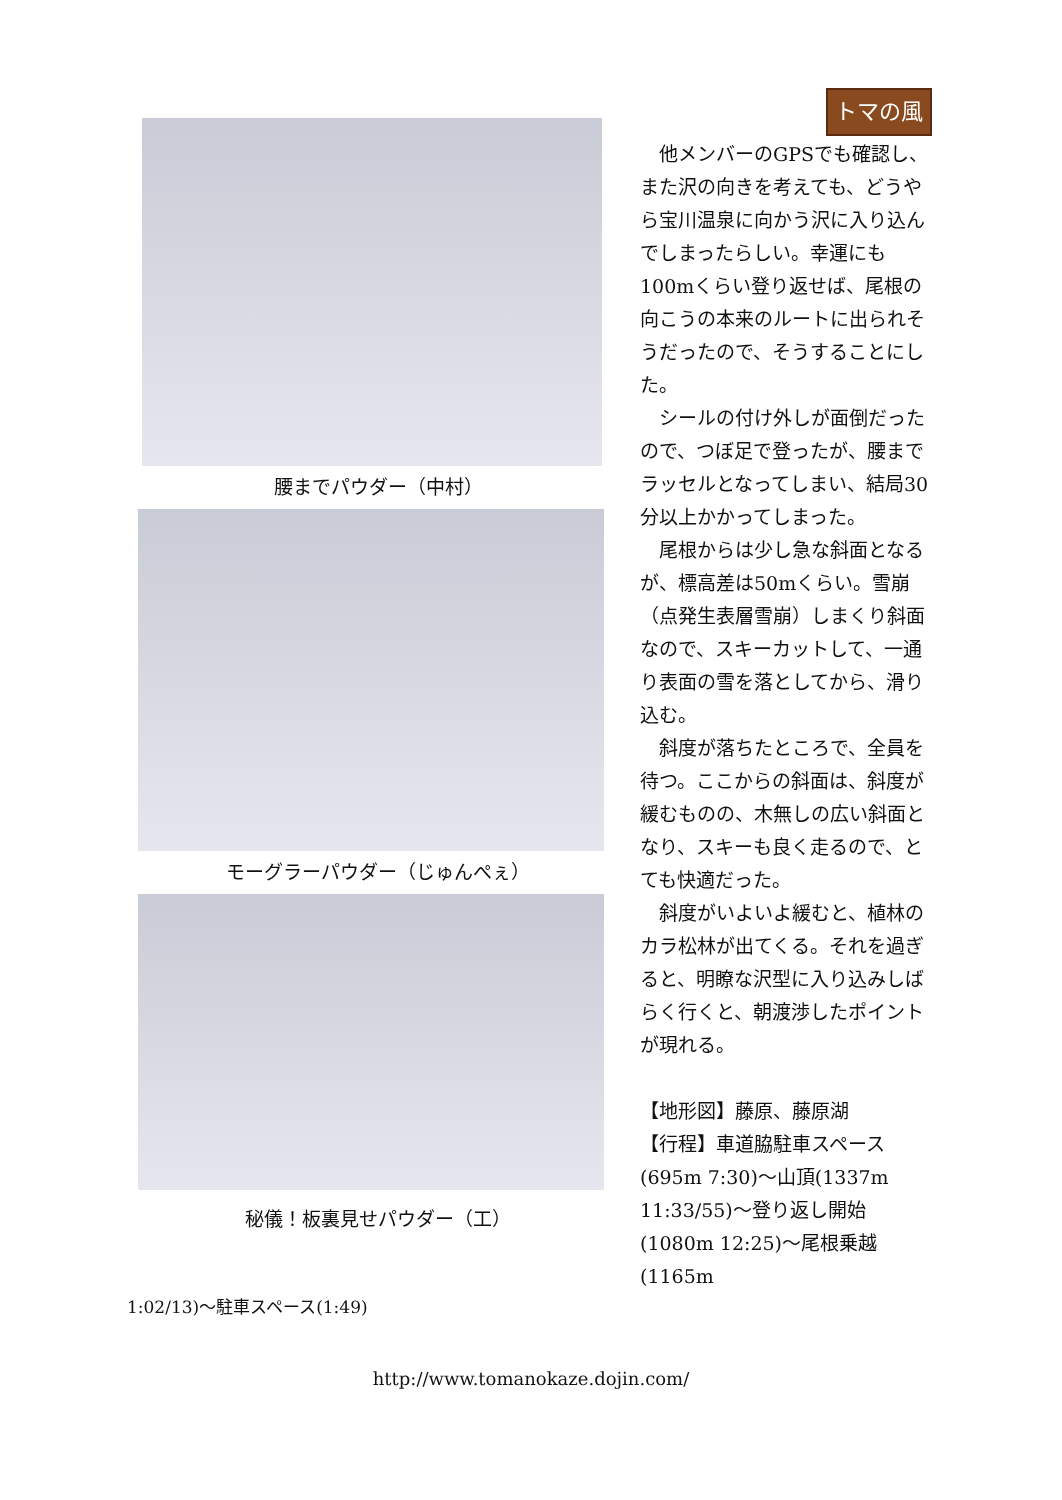トマの風
腰までパウダー（中村）
モーグラーパウダー（じゅんぺぇ）
秘儀！板裏見せパウダー（工）
他メンバーのGPSでも確認し、また沢の向きを考えても、どうやら宝川温泉に向かう沢に入り込んでしまったらしい。幸運にも100mくらい登り返せば、尾根の向こうの本来のルートに出られそうだったので、そうすることにした。
シールの付け外しが面倒だったので、つぼ足で登ったが、腰までラッセルとなってしまい、結局30分以上かかってしまった。
尾根からは少し急な斜面となるが、標高差は50mくらい。雪崩（点発生表層雪崩）しまくり斜面なので、スキーカットして、一通り表面の雪を落としてから、滑り込む。
斜度が落ちたところで、全員を待つ。ここからの斜面は、斜度が緩むものの、木無しの広い斜面となり、スキーも良く走るので、とても快適だった。
斜度がいよいよ緩むと、植林のカラ松林が出てくる。それを過ぎると、明瞭な沢型に入り込みしばらく行くと、朝渡渉したポイントが現れる。
【地形図】藤原、藤原湖
【行程】車道脇駐車スペース(695m 7:30)～山頂(1337m 11:33/55)～登り返し開始(1080m 12:25)～尾根乗越(1165m
1:02/13)～駐車スペース(1:49)
http://www.tomanokaze.dojin.com/